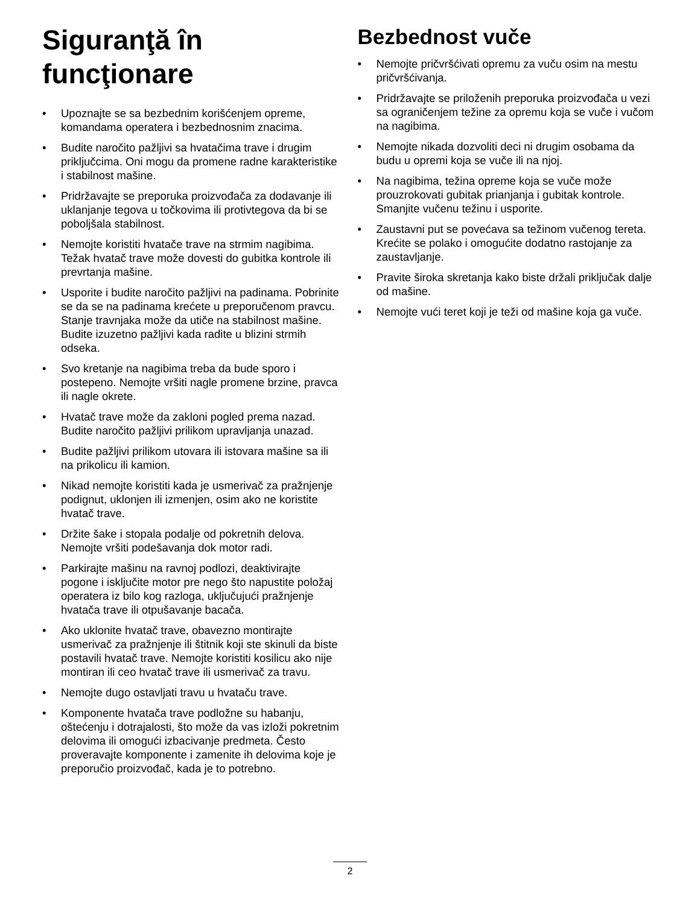Siguranţă în funcţionare
• Upoznajte se sa bezbednim korišćenjem opreme, komandama operatera i bezbednosnim znacima.
• Budite naročito pažljivi sa hvatačima trave i drugim priključcima. Oni mogu da promene radne karakteristike i stabilnost mašine.
• Pridržavajte se preporuka proizvođača za dodavanje ili uklanjanje tegova u točkovima ili protivtegova da bi se poboljšala stabilnost.
• Nemojte koristiti hvatače trave na strmim nagibima. Težak hvatač trave može dovesti do gubitka kontrole ili prevrtanja mašine.
• Usporite i budite naročito pažljivi na padinama. Pobrinite se da se na padinama krećete u preporučenom pravcu. Stanje travnjaka može da utiče na stabilnost mašine. Budite izuzetno pažljivi kada radite u blizini strmih odseka.
• Svo kretanje na nagibima treba da bude sporo i postepeno. Nemojte vršiti nagle promene brzine, pravca ili nagle okrete.
• Hvatač trave može da zakloni pogled prema nazad. Budite naročito pažljivi prilikom upravljanja unazad.
• Budite pažljivi prilikom utovara ili istovara mašine sa ili na prikolicu ili kamion.
• Nikad nemojte koristiti kada je usmerivač za pražnjenje podignut, uklonjen ili izmenjen, osim ako ne koristite hvatač trave.
• Držite šake i stopala podalje od pokretnih delova. Nemojte vršiti podešavanja dok motor radi.
• Parkirajte mašinu na ravnoj podlozi, deaktivirajte pogone i isključite motor pre nego što napustite položaj operatera iz bilo kog razloga, uključujući pražnjenje hvatača trave ili otpušavanje bacača.
• Ako uklonite hvatač trave, obavezno montirajte usmerivač za pražnjenje ili štitnik koji ste skinuli da biste postavili hvatač trave. Nemojte koristiti kosilicu ako nije montiran ili ceo hvatač trave ili usmerivač za travu.
• Nemojte dugo ostavljati travu u hvataču trave.
• Komponente hvatača trave podložne su habanju, oštećenju i dotrajalosti, što može da vas izloži pokretnim delovima ili omogući izbacivanje predmeta. Često proveravajte komponente i zamenite ih delovima koje je preporučio proizvođač, kada je to potrebno.
Bezbednost vuče
• Nemojte pričvršćivati opremu za vuču osim na mestu pričvršćivanja.
• Pridržavajte se priloženih preporuka proizvođača u vezi sa ograničenjem težine za opremu koja se vuče i vučom na nagibima.
• Nemojte nikada dozvoliti deci ni drugim osobama da budu u opremi koja se vuče ili na njoj.
• Na nagibima, težina opreme koja se vuče može prouzrokovati gubitak prianjanja i gubitak kontrole. Smanjite vučenu težinu i usporite.
• Zaustavni put se povećava sa težinom vučenog tereta. Krećite se polako i omogućite dodatno rastojanje za zaustavljanje.
• Pravite široka skretanja kako biste držali priključak dalje od mašine.
• Nemojte vući teret koji je teži od mašine koja ga vuče.
2